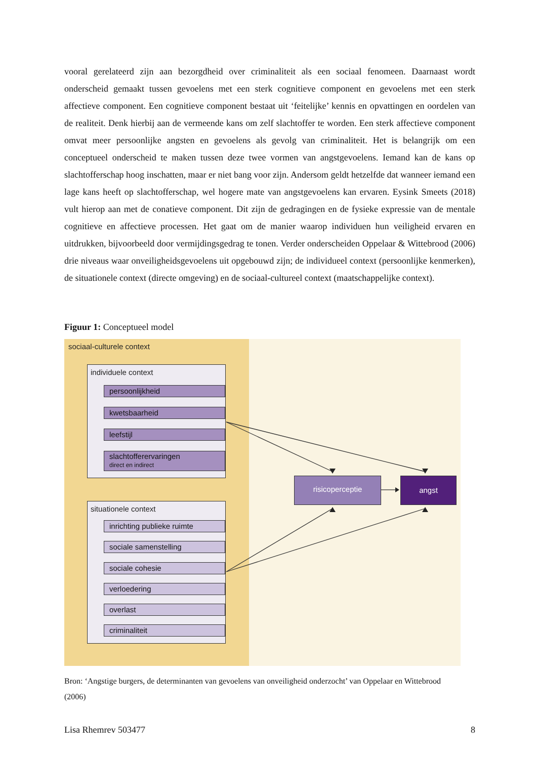vooral gerelateerd zijn aan bezorgdheid over criminaliteit als een sociaal fenomeen. Daarnaast wordt onderscheid gemaakt tussen gevoelens met een sterk cognitieve component en gevoelens met een sterk affectieve component. Een cognitieve component bestaat uit ‘feitelijke’ kennis en opvattingen en oordelen van de realiteit. Denk hierbij aan de vermeende kans om zelf slachtoffer te worden. Een sterk affectieve component omvat meer persoonlijke angsten en gevoelens als gevolg van criminaliteit. Het is belangrijk om een conceptueel onderscheid te maken tussen deze twee vormen van angstgevoelens. Iemand kan de kans op slachtofferschap hoog inschatten, maar er niet bang voor zijn. Andersom geldt hetzelfde dat wanneer iemand een lage kans heeft op slachtofferschap, wel hogere mate van angstgevoelens kan ervaren. Eysink Smeets (2018) vult hierop aan met de conatieve component. Dit zijn de gedragingen en de fysieke expressie van de mentale cognitieve en affectieve processen. Het gaat om de manier waarop individuen hun veiligheid ervaren en uitdrukken, bijvoorbeeld door vermijdingsgedrag te tonen. Verder onderscheiden Oppelaar & Wittebrood (2006) drie niveaus waar onveiligheidsgevoelens uit opgebouwd zijn; de individueel context (persoonlijke kenmerken), de situationele context (directe omgeving) en de sociaal-cultureel context (maatschappelijke context).
Figuur 1: Conceptueel model
sociaal-culturele context
individuele context
persoonlijkheid
kwetsbaarheid
leefstijl
slachtofferervaringen
direct en indirect
situationele context
inrichting publieke ruimte
sociale samenstelling
sociale cohesie
verloedering
overlast
criminaliteit
risicoperceptie angst
Bron: ‘Angstige burgers, de determinanten van gevoelens van onveiligheid onderzocht’ van Oppelaar en Wittebrood (2006)
Lisa Rhemrev 503477 8